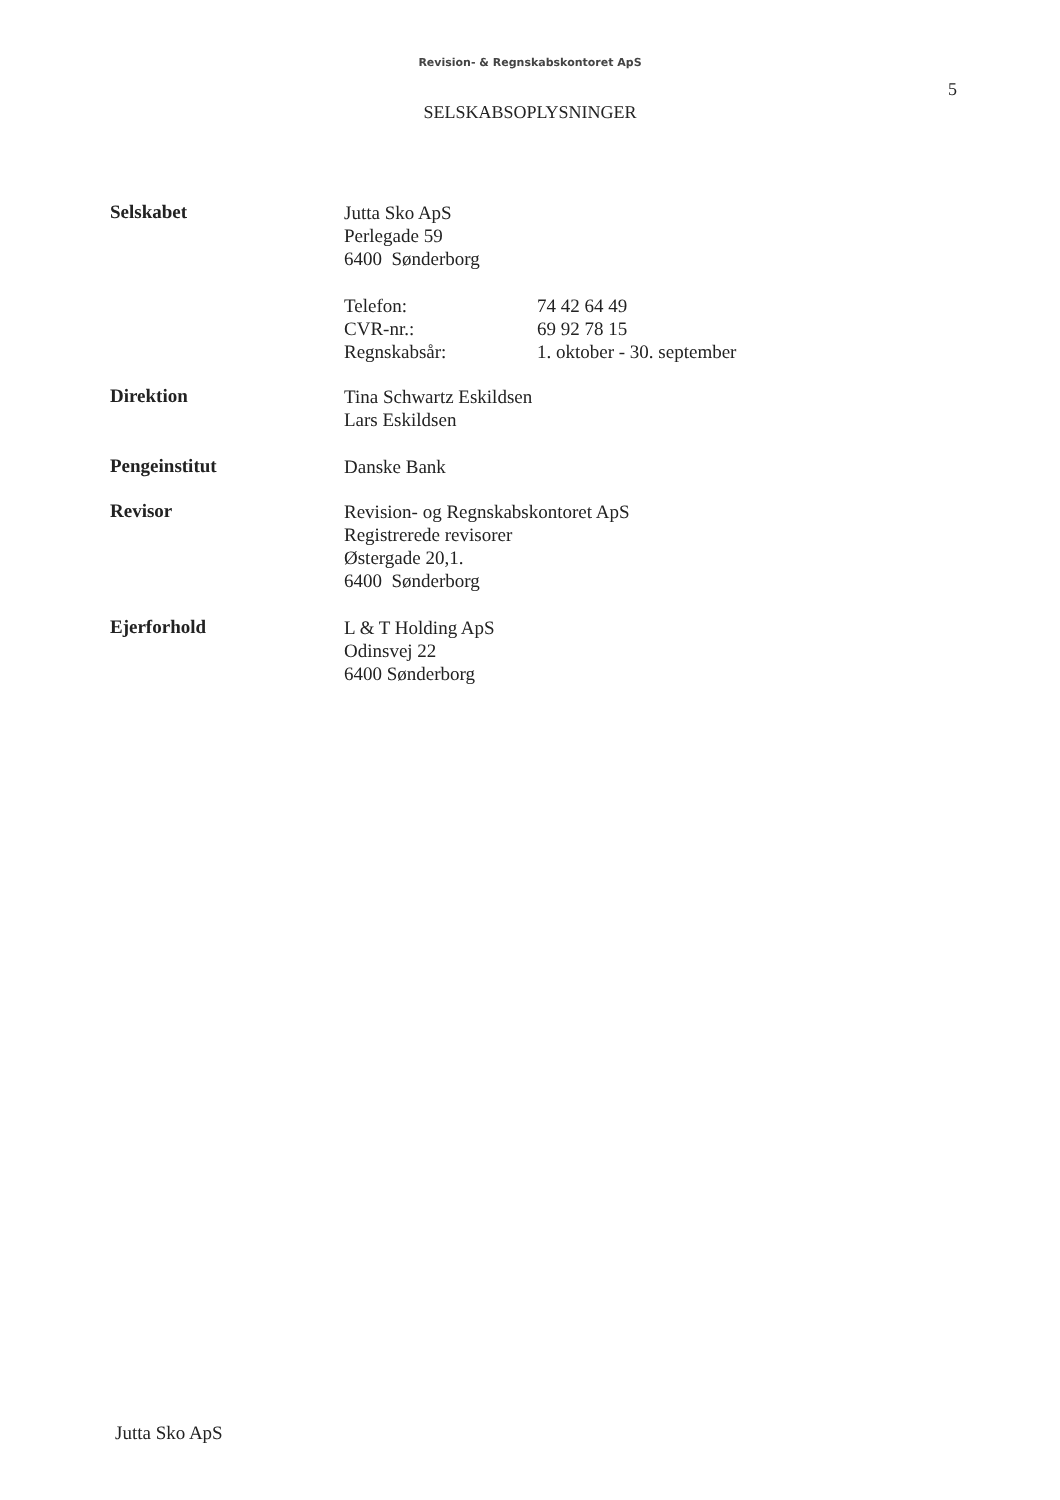Revision- & Regnskabskontoret ApS
5
SELSKABSOPLYSNINGER
Selskabet
Jutta Sko ApS
Perlegade 59
6400 Sønderborg
Telefon: 74 42 64 49
CVR-nr.: 69 92 78 15
Regnskabsår: 1. oktober - 30. september
Direktion
Tina Schwartz Eskildsen
Lars Eskildsen
Pengeinstitut
Danske Bank
Revisor
Revision- og Regnskabskontoret ApS
Registrerede revisorer
Østergade 20,1.
6400 Sønderborg
Ejerforhold
L & T Holding ApS
Odinsvej 22
6400 Sønderborg
Jutta Sko ApS